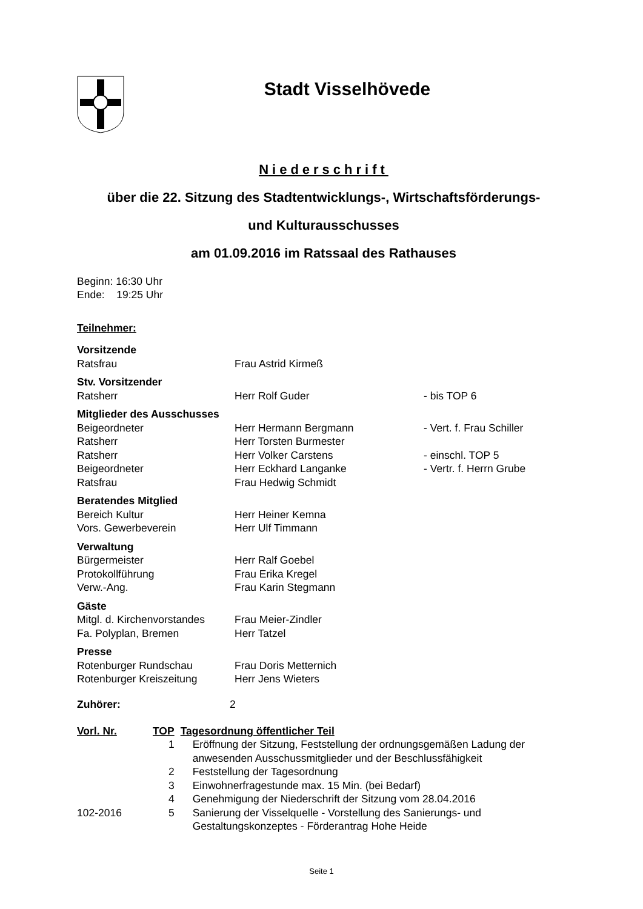Stadt Visselhövede
Niederschrift
über die 22. Sitzung des Stadtentwicklungs-, Wirtschaftsförderungs-
und Kulturausschusses
am 01.09.2016 im Ratssaal des Rathauses
Beginn: 16:30 Uhr
Ende: 19:25 Uhr
Teilnehmer:
| Vorsitzende | | |
| Ratsfrau | Frau Astrid Kirmeß | |
| Stv. Vorsitzender | | |
| Ratsherr | Herr Rolf Guder | - bis TOP 6 |
| Mitglieder des Ausschusses | | |
| Beigeordneter | Herr Hermann Bergmann | - Vert. f. Frau Schiller |
| Ratsherr | Herr Torsten Burmester | |
| Ratsherr | Herr Volker Carstens | - einschl. TOP 5 |
| Beigeordneter | Herr Eckhard Langanke | - Vertr. f. Herrn Grube |
| Ratsfrau | Frau Hedwig Schmidt | |
| Beratendes Mitglied | | |
| Bereich Kultur | Herr Heiner Kemna | |
| Vors. Gewerbeverein | Herr Ulf Timmann | |
| Verwaltung | | |
| Bürgermeister | Herr Ralf Goebel | |
| Protokollführung | Frau Erika Kregel | |
| Verw.-Ang. | Frau Karin Stegmann | |
| Gäste | | |
| Mitgl. d. Kirchenvorstandes | Frau Meier-Zindler | |
| Fa. Polyplan, Bremen | Herr Tatzel | |
| Presse | | |
| Rotenburger Rundschau | Frau Doris Metternich | |
| Rotenburger Kreiszeitung | Herr Jens Wieters | |
Zuhörer: 2
| Vorl. Nr. | TOP | Tagesordnung öffentlicher Teil |
| --- | --- | --- |
| | 1 | Eröffnung der Sitzung, Feststellung der ordnungsgemäßen Ladung der anwesenden Ausschussmitglieder und der Beschlussfähigkeit |
| | 2 | Feststellung der Tagesordnung |
| | 3 | Einwohnerfragestunde max. 15 Min. (bei Bedarf) |
| | 4 | Genehmigung der Niederschrift der Sitzung vom 28.04.2016 |
| 102-2016 | 5 | Sanierung der Visselquelle - Vorstellung des Sanierungs- und Gestaltungskonzeptes - Förderantrag Hohe Heide |
Seite 1